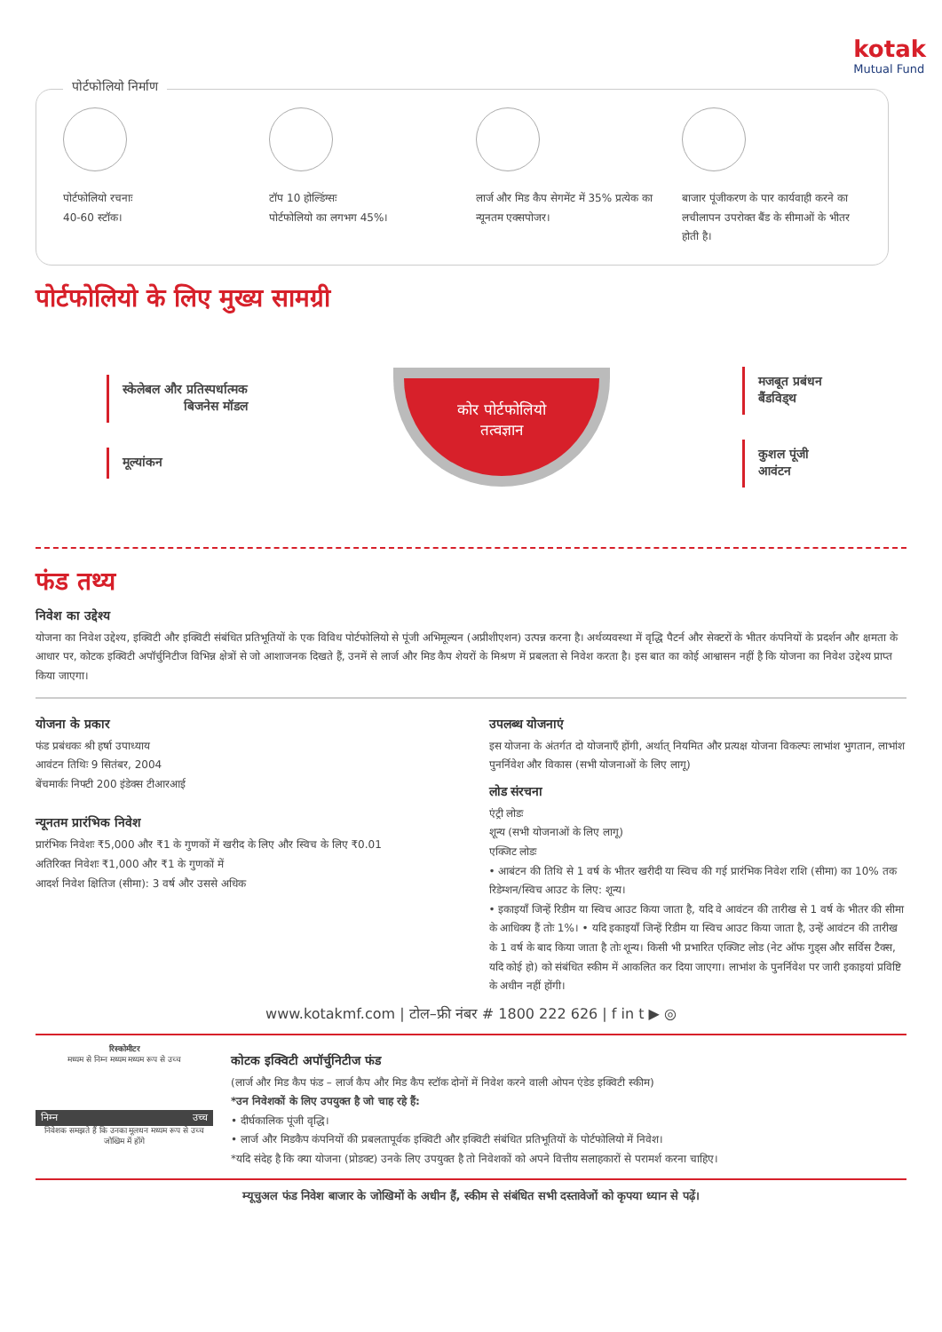kotak
Mutual Fund
पोर्टफोलियो निर्माण
पोर्टफोलियो रचनाः
40-60 स्टॉक।
टॉप 10 होल्डिंग्सः
पोर्टफोलियो का लगभग 45%।
लार्ज और मिड कैप सेगमेंट में 35% प्रत्येक का न्यूनतम एक्सपोजर।
बाजार पूंजीकरण के पार कार्यवाही करने का लचीलापन उपरोक्त बैंड के सीमाओं के भीतर होती है।
पोर्टफोलियो के लिए मुख्य सामग्री
स्केलेबल और प्रतिस्पर्धात्मक
बिजनेस मॉडल
मूल्यांकन
कोर पोर्टफोलियो
तत्वज्ञान
मजबूत प्रबंधन
बैंडविड्थ
कुशल पूंजी
आवंटन
फंड तथ्य
निवेश का उद्देश्य
योजना का निवेश उद्देश्य, इक्विटी और इक्विटी संबंधित प्रतिभूतियों के एक विविध पोर्टफोलियो से पूंजी अभिमूल्यन (अप्रीशीएशन) उत्पन्न करना है। अर्थव्यवस्था में वृद्धि पैटर्न और सेक्टरों के भीतर कंपनियों के प्रदर्शन और क्षमता के आधार पर, कोटक इक्विटी अपॉर्चुनिटीज विभिन्न क्षेत्रों से जो आशाजनक दिखते हैं, उनमें से लार्ज और मिड कैप शेयरों के मिश्रण में प्रबलता से निवेश करता है। इस बात का कोई आश्वासन नहीं है कि योजना का निवेश उद्देश्य प्राप्त किया जाएगा।
योजना के प्रकार
फंड प्रबंधकः श्री हर्षा उपाध्याय
आवंटन तिथिः 9 सितंबर, 2004
बेंचमार्कः निफ्टी 200 इंडेक्स टीआरआई
न्यूनतम प्रारंभिक निवेश
प्रारंभिक निवेशः ₹5,000 और ₹1 के गुणकों में खरीद के लिए और स्विच के लिए ₹0.01
अतिरिक्त निवेशः ₹1,000 और ₹1 के गुणकों में
आदर्श निवेश क्षितिज (सीमा): 3 वर्ष और उससे अधिक
उपलब्ध योजनाएं
इस योजना के अंतर्गत दो योजनाएँ होंगी, अर्थात् नियमित और प्रत्यक्ष योजना विकल्पः लाभांश भुगतान, लाभांश पुनर्निवेश और विकास (सभी योजनाओं के लिए लागू)
लोड संरचना
एंट्री लोडः
शून्य (सभी योजनाओं के लिए लागू)
एक्जिट लोडः
• आबंटन की तिथि से 1 वर्ष के भीतर खरीदी या स्विच की गई प्रारंभिक निवेश राशि (सीमा) का 10% तक रिडेम्शन/स्विच आउट के लिए: शून्य।
• इकाइयाँ जिन्हें रिडीम या स्विच आउट किया जाता है, यदि वे आवंटन की तारीख से 1 वर्ष के भीतर की सीमा के आधिक्य हैं तोः 1%। • यदि इकाइयाँ जिन्हें रिडीम या स्विच आउट किया जाता है, उन्हें आवंटन की तारीख के 1 वर्ष के बाद किया जाता है तोः शून्य। किसी भी प्रभारित एक्जिट लोड (नेट ऑफ गुड्स और सर्विस टैक्स, यदि कोई हो) को संबंधित स्कीम में आकलित कर दिया जाएगा। लाभांश के पुनर्निवेश पर जारी इकाइयां प्रविष्टि के अधीन नहीं होंगी।
www.kotakmf.com | टोल–फ्री नंबर # 1800 222 626 | f in t ▶ ◎
रिस्कोमीटर
मध्यम से निम्न मध्यम मध्यम रूप से उच्च
निम्न उच्च
निवेशक समझते हैं कि उनका मूलधन मध्यम रूप से उच्च जोखिम में होंगे
कोटक इक्विटी अपॉर्चुनिटीज फंड
(लार्ज और मिड कैप फंड – लार्ज कैप और मिड कैप स्टॉक दोनों में निवेश करने वाली ओपन एंडेड इक्विटी स्कीम)
*उन निवेशकों के लिए उपयुक्त है जो चाह रहे हैं:
• दीर्घकालिक पूंजी वृद्धि।
• लार्ज और मिडकैप कंपनियों की प्रबलतापूर्वक इक्विटी और इक्विटी संबंधित प्रतिभूतियों के पोर्टफोलियो में निवेश।
*यदि संदेह है कि क्या योजना (प्रोडक्ट) उनके लिए उपयुक्त है तो निवेशकों को अपने वित्तीय सलाहकारों से परामर्श करना चाहिए।
म्यूचुअल फंड निवेश बाजार के जोखिमों के अधीन हैं, स्कीम से संबंधित सभी दस्तावेजों को कृपया ध्यान से पढ़ें।